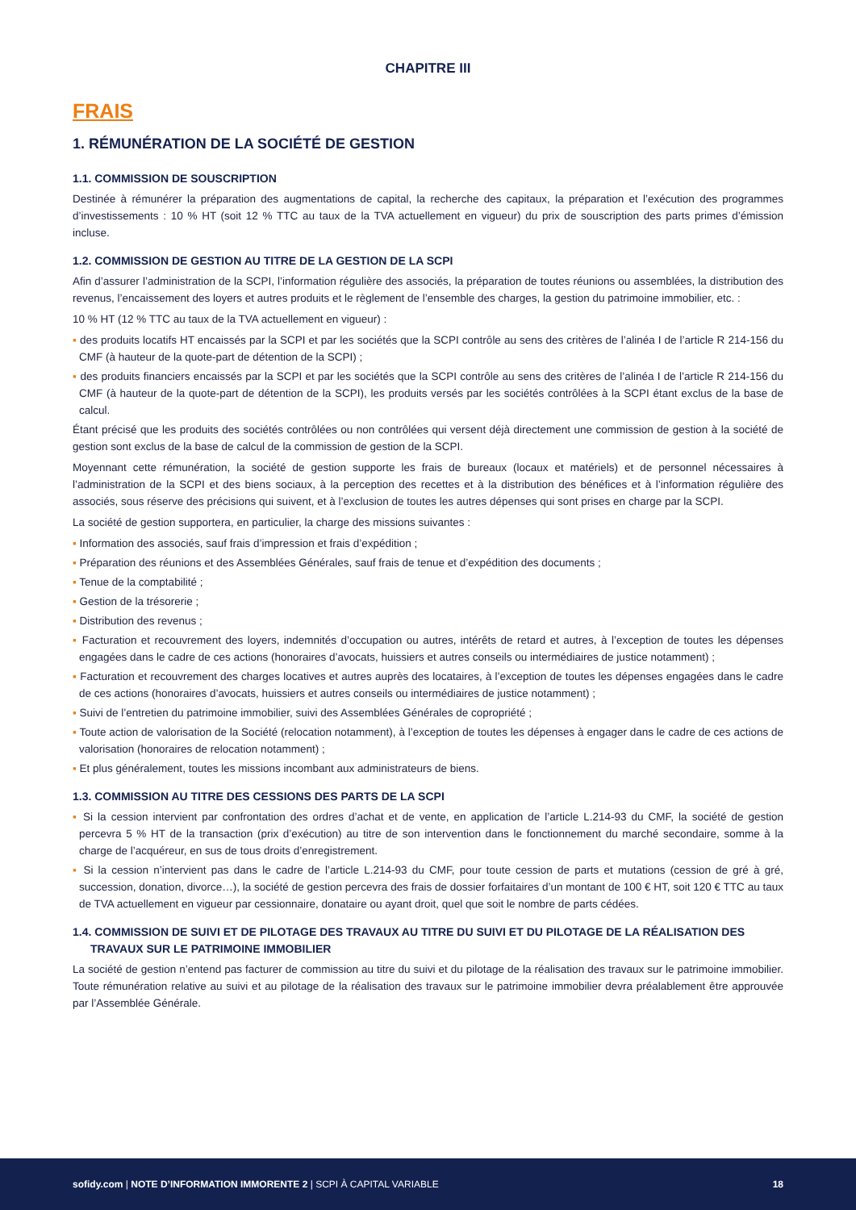CHAPITRE III
FRAIS
1. RÉMUNÉRATION DE LA SOCIÉTÉ DE GESTION
1.1. COMMISSION DE SOUSCRIPTION
Destinée à rémunérer la préparation des augmentations de capital, la recherche des capitaux, la préparation et l’exécution des programmes d’investissements : 10 % HT (soit 12 % TTC au taux de la TVA actuellement en vigueur) du prix de souscription des parts primes d’émission incluse.
1.2. COMMISSION DE GESTION AU TITRE DE LA GESTION DE LA SCPI
Afin d’assurer l’administration de la SCPI, l’information régulière des associés, la préparation de toutes réunions ou assemblées, la distribution des revenus, l’encaissement des loyers et autres produits et le règlement de l’ensemble des charges, la gestion du patrimoine immobilier, etc. :
10 % HT (12 % TTC au taux de la TVA actuellement en vigueur) :
▪ des produits locatifs HT encaissés par la SCPI et par les sociétés que la SCPI contrôle au sens des critères de l’alinéa I de l’article R 214-156 du CMF (à hauteur de la quote-part de détention de la SCPI) ;
▪ des produits financiers encaissés par la SCPI et par les sociétés que la SCPI contrôle au sens des critères de l’alinéa I de l’article R 214-156 du CMF (à hauteur de la quote-part de détention de la SCPI), les produits versés par les sociétés contrôlées à la SCPI étant exclus de la base de calcul.
Étant précisé que les produits des sociétés contrôlées ou non contrôlées qui versent déjà directement une commission de gestion à la société de gestion sont exclus de la base de calcul de la commission de gestion de la SCPI.
Moyennant cette rémunération, la société de gestion supporte les frais de bureaux (locaux et matériels) et de personnel nécessaires à l’administration de la SCPI et des biens sociaux, à la perception des recettes et à la distribution des bénéfices et à l’information régulière des associés, sous réserve des précisions qui suivent, et à l’exclusion de toutes les autres dépenses qui sont prises en charge par la SCPI.
La société de gestion supportera, en particulier, la charge des missions suivantes :
▪ Information des associés, sauf frais d’impression et frais d’expédition ;
▪ Préparation des réunions et des Assemblées Générales, sauf frais de tenue et d’expédition des documents ;
▪ Tenue de la comptabilité ;
▪ Gestion de la trésorerie ;
▪ Distribution des revenus ;
▪ Facturation et recouvrement des loyers, indemnités d’occupation ou autres, intérêts de retard et autres, à l’exception de toutes les dépenses engagées dans le cadre de ces actions (honoraires d’avocats, huissiers et autres conseils ou intermédiaires de justice notamment) ;
▪ Facturation et recouvrement des charges locatives et autres auprès des locataires, à l’exception de toutes les dépenses engagées dans le cadre de ces actions (honoraires d’avocats, huissiers et autres conseils ou intermédiaires de justice notamment) ;
▪ Suivi de l’entretien du patrimoine immobilier, suivi des Assemblées Générales de copropriété ;
▪ Toute action de valorisation de la Société (relocation notamment), à l’exception de toutes les dépenses à engager dans le cadre de ces actions de valorisation (honoraires de relocation notamment) ;
▪ Et plus généralement, toutes les missions incombant aux administrateurs de biens.
1.3. COMMISSION AU TITRE DES CESSIONS DES PARTS DE LA SCPI
▪ Si la cession intervient par confrontation des ordres d’achat et de vente, en application de l’article L.214-93 du CMF, la société de gestion percevra 5 % HT de la transaction (prix d’exécution) au titre de son intervention dans le fonctionnement du marché secondaire, somme à la charge de l’acquéreur, en sus de tous droits d’enregistrement.
▪ Si la cession n’intervient pas dans le cadre de l’article L.214-93 du CMF, pour toute cession de parts et mutations (cession de gré à gré, succession, donation, divorce…), la société de gestion percevra des frais de dossier forfaitaires d’un montant de 100 € HT, soit 120 € TTC au taux de TVA actuellement en vigueur par cessionnaire, donataire ou ayant droit, quel que soit le nombre de parts cédées.
1.4. COMMISSION DE SUIVI ET DE PILOTAGE DES TRAVAUX AU TITRE DU SUIVI ET DU PILOTAGE DE LA RÉALISATION DES TRAVAUX SUR LE PATRIMOINE IMMOBILIER
La société de gestion n’entend pas facturer de commission au titre du suivi et du pilotage de la réalisation des travaux sur le patrimoine immobilier. Toute rémunération relative au suivi et au pilotage de la réalisation des travaux sur le patrimoine immobilier devra préalablement être approuvée par l’Assemblée Générale.
sofidy.com | NOTE D’INFORMATION IMMORENTE 2 | SCPI À CAPITAL VARIABLE
18